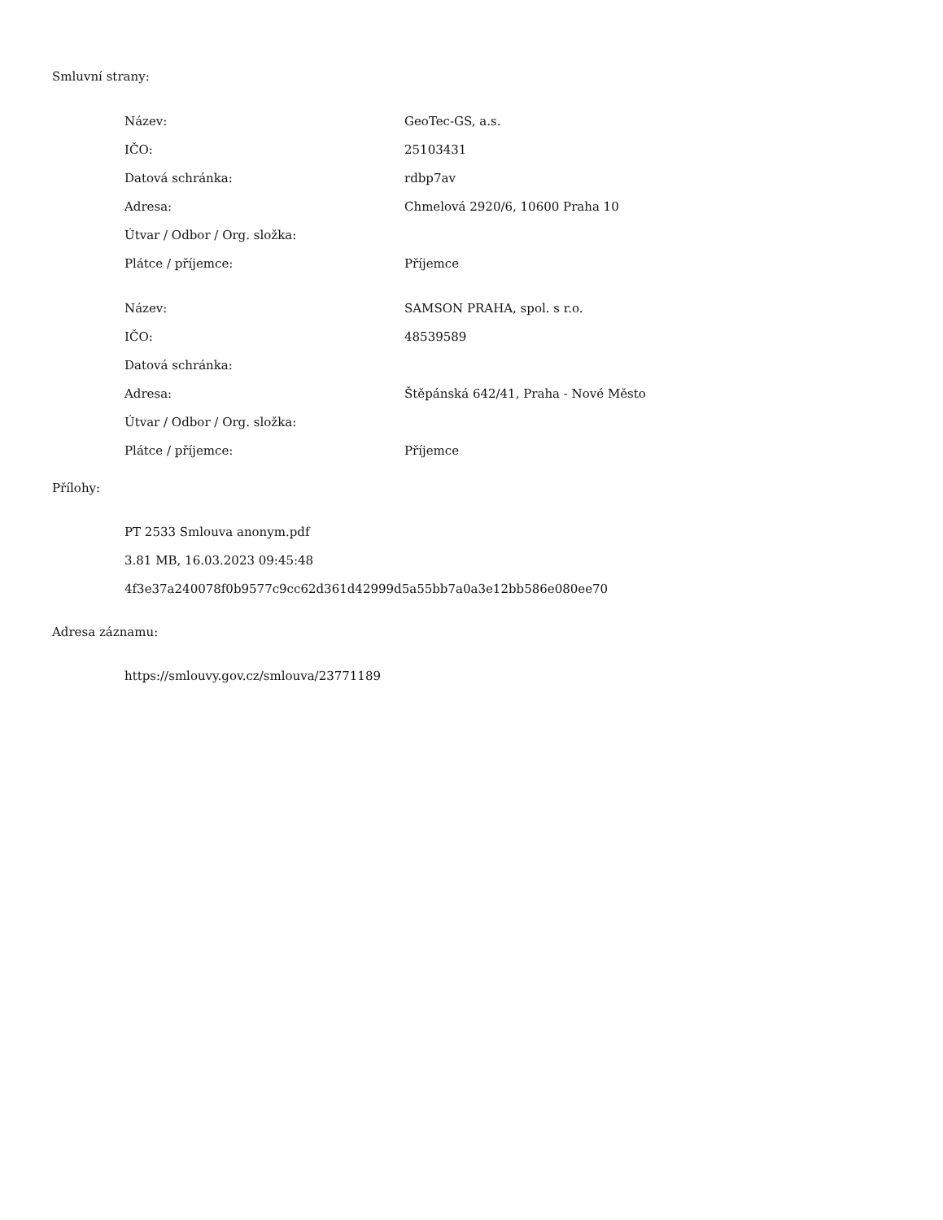Smluvní strany:
| Název: | GeoTec-GS, a.s. |
| IČO: | 25103431 |
| Datová schránka: | rdbp7av |
| Adresa: | Chmelová 2920/6, 10600 Praha 10 |
| Útvar / Odbor / Org. složka: | |
| Plátce / příjemce: | Příjemce |
| Název: | SAMSON PRAHA, spol. s r.o. |
| IČO: | 48539589 |
| Datová schránka: | |
| Adresa: | Štěpánská 642/41, Praha - Nové Město |
| Útvar / Odbor / Org. složka: | |
| Plátce / příjemce: | Příjemce |
Přílohy:
PT 2533 Smlouva anonym.pdf
3.81 MB, 16.03.2023 09:45:48
4f3e37a240078f0b9577c9cc62d361d42999d5a55bb7a0a3e12bb586e080ee70
Adresa záznamu:
https://smlouvy.gov.cz/smlouva/23771189